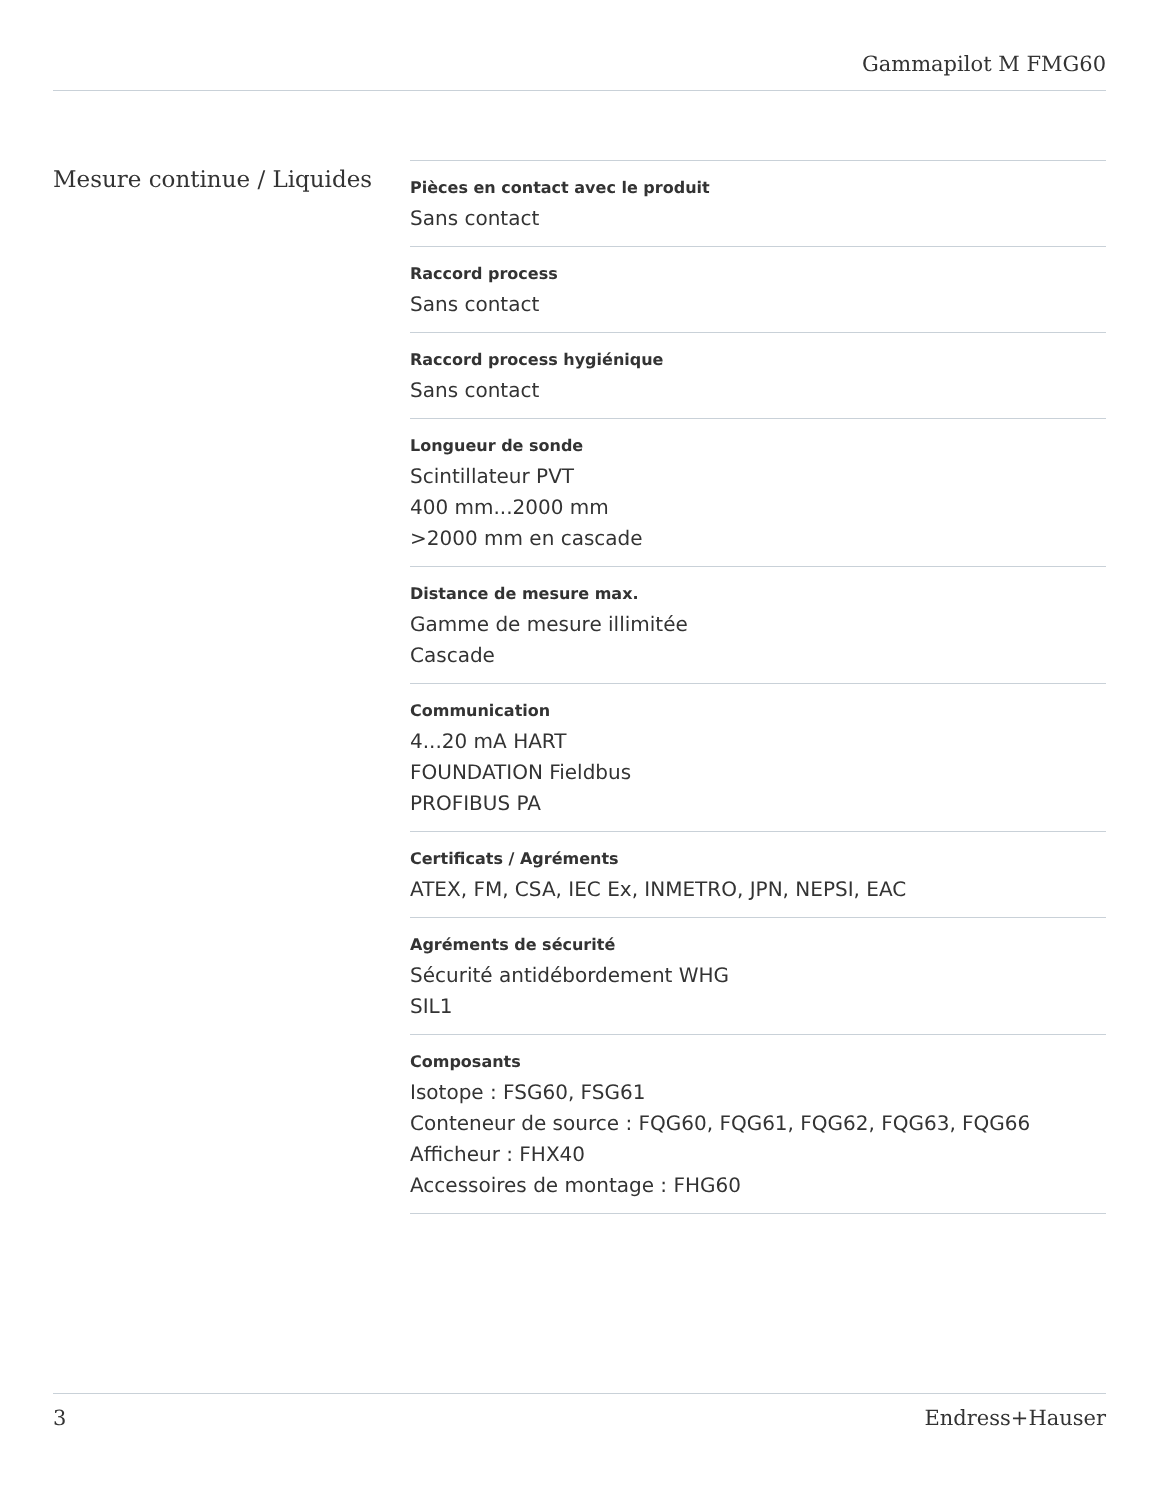Gammapilot M FMG60
Mesure continue / Liquides
Pièces en contact avec le produit
Sans contact
Raccord process
Sans contact
Raccord process hygiénique
Sans contact
Longueur de sonde
Scintillateur PVT
400 mm...2000 mm
>2000 mm en cascade
Distance de mesure max.
Gamme de mesure illimitée
Cascade
Communication
4...20 mA HART
FOUNDATION Fieldbus
PROFIBUS PA
Certificats / Agréments
ATEX, FM, CSA, IEC Ex, INMETRO, JPN, NEPSI, EAC
Agréments de sécurité
Sécurité antidébordement WHG
SIL1
Composants
Isotope : FSG60, FSG61
Conteneur de source : FQG60, FQG61, FQG62, FQG63, FQG66
Afficheur : FHX40
Accessoires de montage : FHG60
3 Endress+Hauser